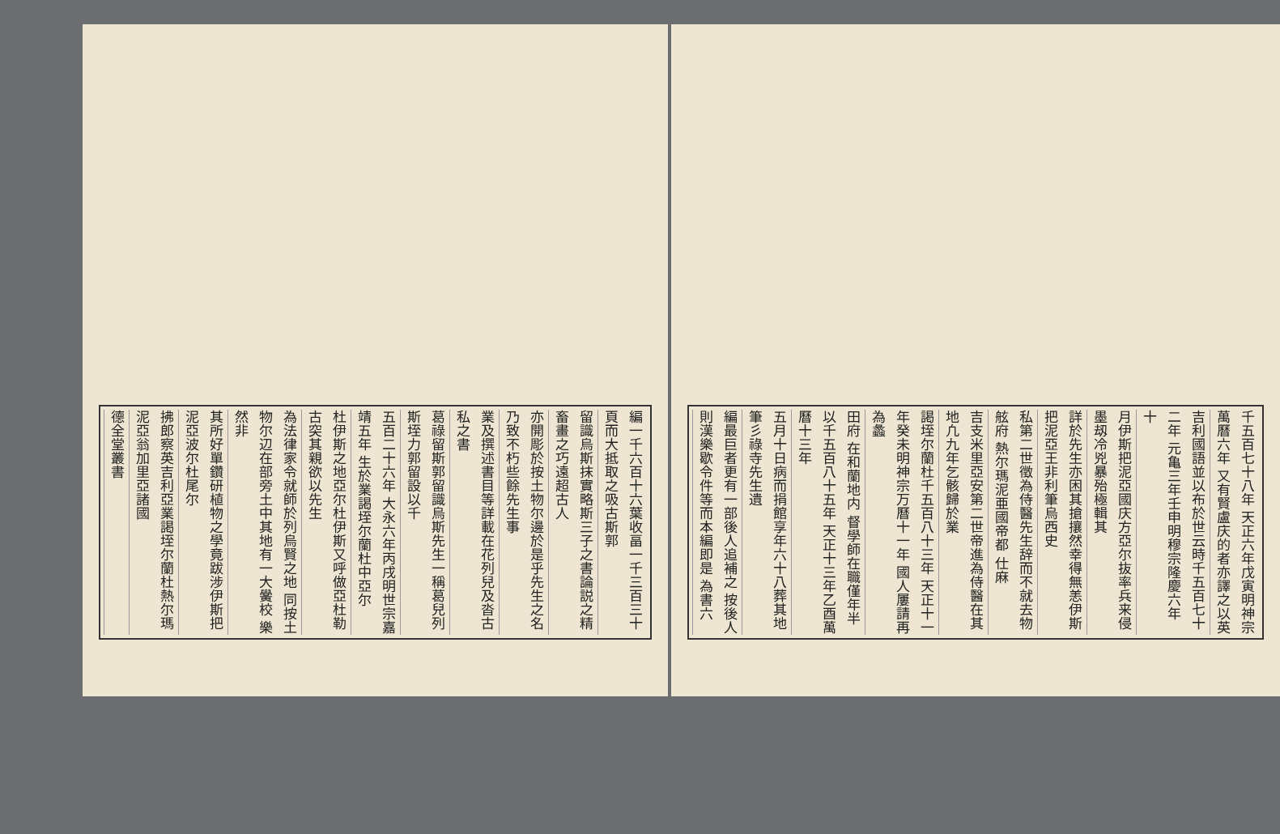編一千六百十六葉收畐一千三百三十頁而大抵取之吸古斯郭
留識烏斯抹實略斯三子之書論説之精畜畫之巧遠超古人
亦開彫於按土物尔邊於是乎先生之名乃致不朽些餘先生事
業及撰述書目等詳載在花列兒及沓古私之書
葛祿留斯郭留識烏斯先生一稱葛兒列斯垤力郭留設以千
五百二十六年 大永六年丙戌明世宗嘉靖五年 生於業謁垤尔蘭杜中亞尔
杜伊斯之地亞尔杜伊斯又呼做亞杜勒古突其親欲以先生
為法律家令就師於列烏賢之地 同按土物尔辺在部旁土中其地有一大黌校 樂然非
其所好單鑽研植物之學竟跋涉伊斯把泥亞波尔杜尾尔
拂郎察英吉利亞業謁垤尔蘭杜熱尔瑪泥亞翁加里亞諸國
德全堂叢書
千五百七十八年 天正六年戊寅明神宗萬曆六年 又有賢盧庆的者亦譯之以英
吉利國語並以布於世云時千五百七十二年 元亀三年壬申明穆宗隆慶六年 十
月伊斯把泥亞國庆方亞尔抜率兵来侵墨刼冷兇暴殆極輯其
詳於先生亦困其搶攘然幸得無恙伊斯把泥亞王非利筆烏西史
私第二世徵為侍醫先生辞而不就去物舷府 熱尔瑪泥亜國帝都 仕麻
吉支米里亞安第二世帝進為侍醫在其地凢九年乞骸歸於業
謁垤尔蘭杜千五百八十三年 天正十一年癸未明神宗万曆十一年 國人屢請再為蠡
田府 在和蘭地内 督學師在職僅年半以千五百八十五年 天正十三年乙酉萬曆十三年
五月十日病而捐館享年六十八葬其地筆彡祿寺先生遺
編最巨者更有一部後人追補之 按後人則漢樂歇令件等而本編即是 為書六